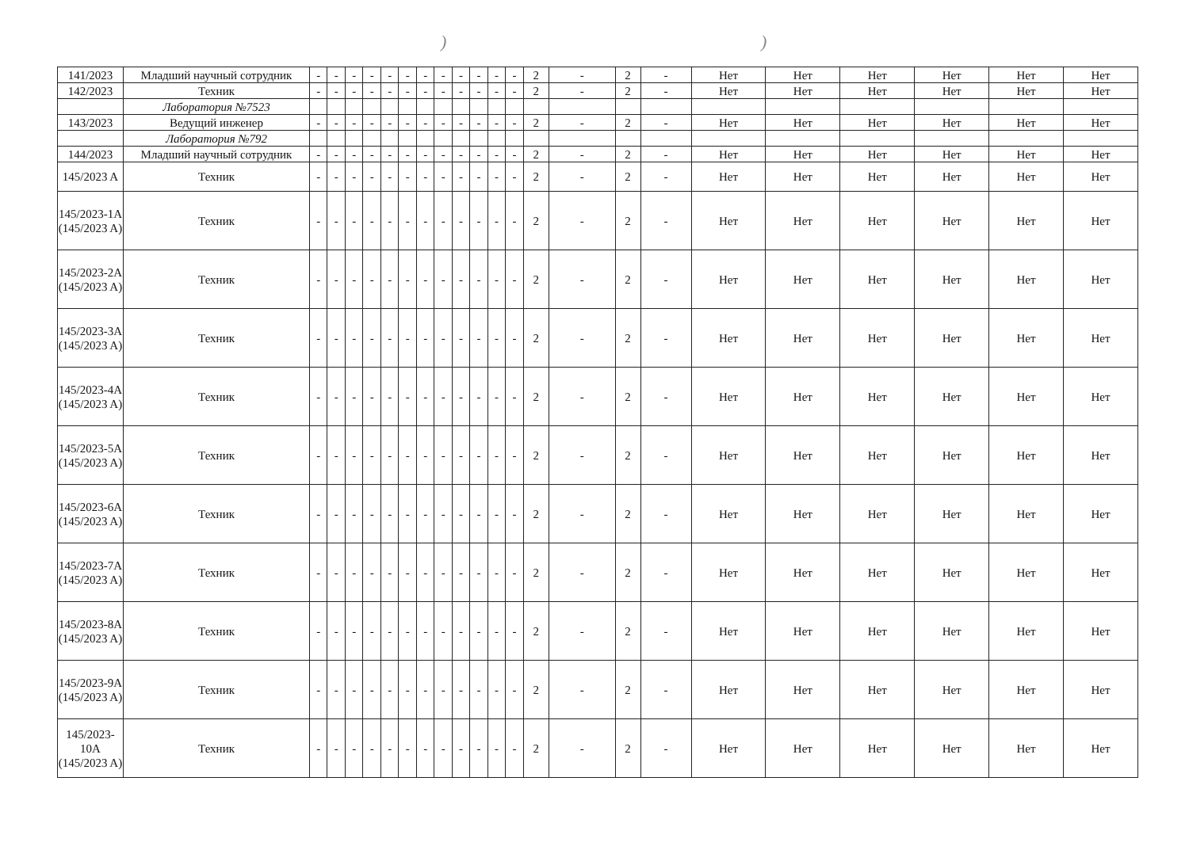))
| 141/2023 | Младший научный сотрудник | - | - | - | - | - | - | - | - | - | - | - | - | 2 | - | 2 | - | Нет | Нет | Нет | Нет | Нет | Нет |
| 142/2023 | Техник | - | - | - | - | - | - | - | - | - | - | - | - | 2 | - | 2 | - | Нет | Нет | Нет | Нет | Нет | Нет |
| | Лаборатория №7523 | | | | | | | | | | | | | | | | | | | | | | |
| 143/2023 | Ведущий инженер | - | - | - | - | - | - | - | - | - | - | - | - | 2 | - | 2 | - | Нет | Нет | Нет | Нет | Нет | Нет |
| | Лаборатория №792 | | | | | | | | | | | | | | | | | | | | | | |
| 144/2023 | Младший научный сотрудник | - | - | - | - | - | - | - | - | - | - | - | - | 2 | - | 2 | - | Нет | Нет | Нет | Нет | Нет | Нет |
| 145/2023 A | Техник | - | - | - | - | - | - | - | - | - | - | - | - | 2 | - | 2 | - | Нет | Нет | Нет | Нет | Нет | Нет |
| 145/2023-1A (145/2023 A) | Техник | - | - | - | - | - | - | - | - | - | - | - | - | 2 | - | 2 | - | Нет | Нет | Нет | Нет | Нет | Нет |
| 145/2023-2A (145/2023 A) | Техник | - | - | - | - | - | - | - | - | - | - | - | - | 2 | - | 2 | - | Нет | Нет | Нет | Нет | Нет | Нет |
| 145/2023-3A (145/2023 A) | Техник | - | - | - | - | - | - | - | - | - | - | - | - | 2 | - | 2 | - | Нет | Нет | Нет | Нет | Нет | Нет |
| 145/2023-4A (145/2023 A) | Техник | - | - | - | - | - | - | - | - | - | - | - | - | 2 | - | 2 | - | Нет | Нет | Нет | Нет | Нет | Нет |
| 145/2023-5A (145/2023 A) | Техник | - | - | - | - | - | - | - | - | - | - | - | - | 2 | - | 2 | - | Нет | Нет | Нет | Нет | Нет | Нет |
| 145/2023-6A (145/2023 A) | Техник | - | - | - | - | - | - | - | - | - | - | - | - | 2 | - | 2 | - | Нет | Нет | Нет | Нет | Нет | Нет |
| 145/2023-7A (145/2023 A) | Техник | - | - | - | - | - | - | - | - | - | - | - | - | 2 | - | 2 | - | Нет | Нет | Нет | Нет | Нет | Нет |
| 145/2023-8A (145/2023 A) | Техник | - | - | - | - | - | - | - | - | - | - | - | - | 2 | - | 2 | - | Нет | Нет | Нет | Нет | Нет | Нет |
| 145/2023-9A (145/2023 A) | Техник | - | - | - | - | - | - | - | - | - | - | - | - | 2 | - | 2 | - | Нет | Нет | Нет | Нет | Нет | Нет |
| 145/2023-10A (145/2023 A) | Техник | - | - | - | - | - | - | - | - | - | - | - | - | 2 | - | 2 | - | Нет | Нет | Нет | Нет | Нет | Нет |